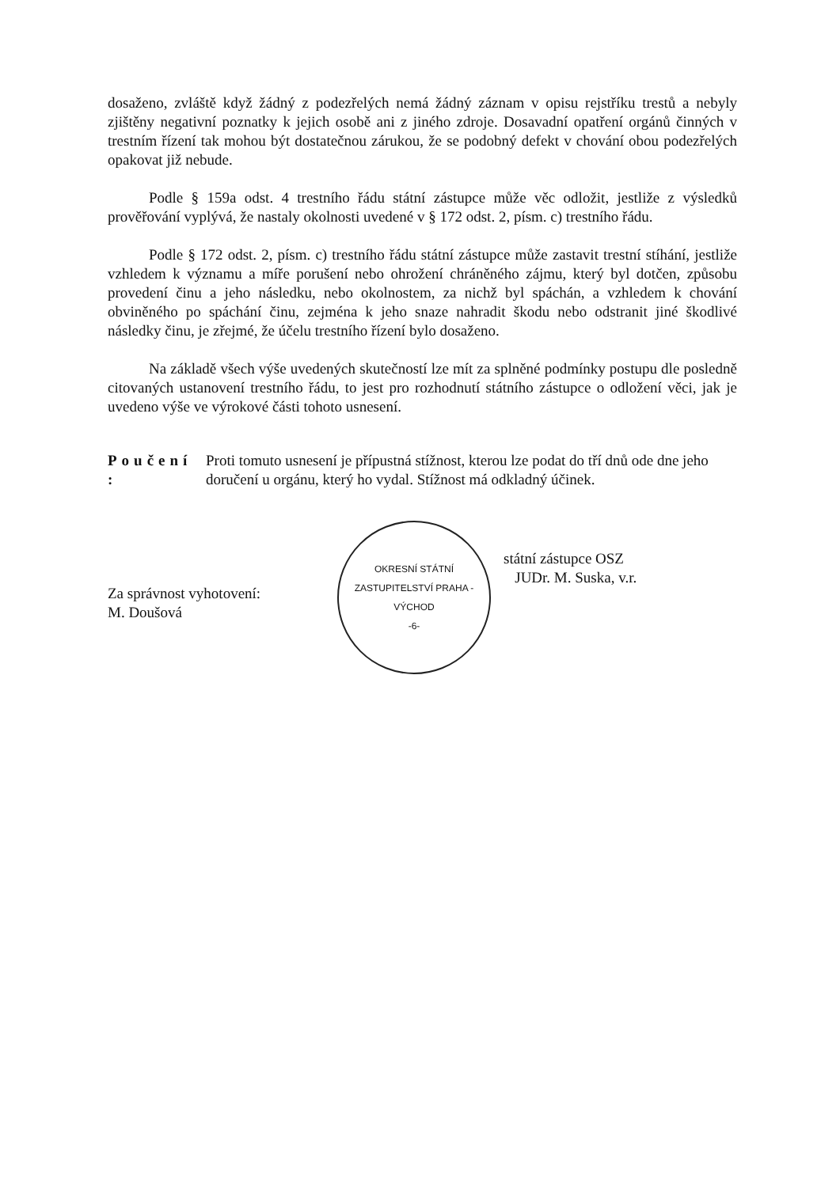dosaženo, zvláště když žádný z podezřelých nemá žádný záznam v opisu rejstříku trestů a nebyly zjištěny negativní poznatky k jejich osobě ani z jiného zdroje. Dosavadní opatření orgánů činných v trestním řízení tak mohou být dostatečnou zárukou, že se podobný defekt v chování obou podezřelých opakovat již nebude.
Podle § 159a odst. 4 trestního řádu státní zástupce může věc odložit, jestliže z výsledků prověřování vyplývá, že nastaly okolnosti uvedené v § 172 odst. 2, písm. c) trestního řádu.
Podle § 172 odst. 2, písm. c) trestního řádu státní zástupce může zastavit trestní stíhání, jestliže vzhledem k významu a míře porušení nebo ohrožení chráněného zájmu, který byl dotčen, způsobu provedení činu a jeho následku, nebo okolnostem, za nichž byl spáchán, a vzhledem k chování obviněného po spáchání činu, zejména k jeho snaze nahradit škodu nebo odstranit jiné škodlivé následky činu, je zřejmé, že účelu trestního řízení bylo dosaženo.
Na základě všech výše uvedených skutečností lze mít za splněné podmínky postupu dle posledně citovaných ustanovení trestního řádu, to jest pro rozhodnutí státního zástupce o odložení věci, jak je uvedeno výše ve výrokové části tohoto usnesení.
Poučení : Proti tomuto usnesení je přípustná stížnost, kterou lze podat do tří dnů ode dne jeho doručení u orgánu, který ho vydal. Stížnost má odkladný účinek.
Za správnost vyhotovení:
M. Doušová
OKRESNÍ STÁTNÍ ZASTUPITELSTVÍ PRAHA - VÝCHOD
-6-
státní zástupce OSZ
JUDr. M. Suska, v.r.